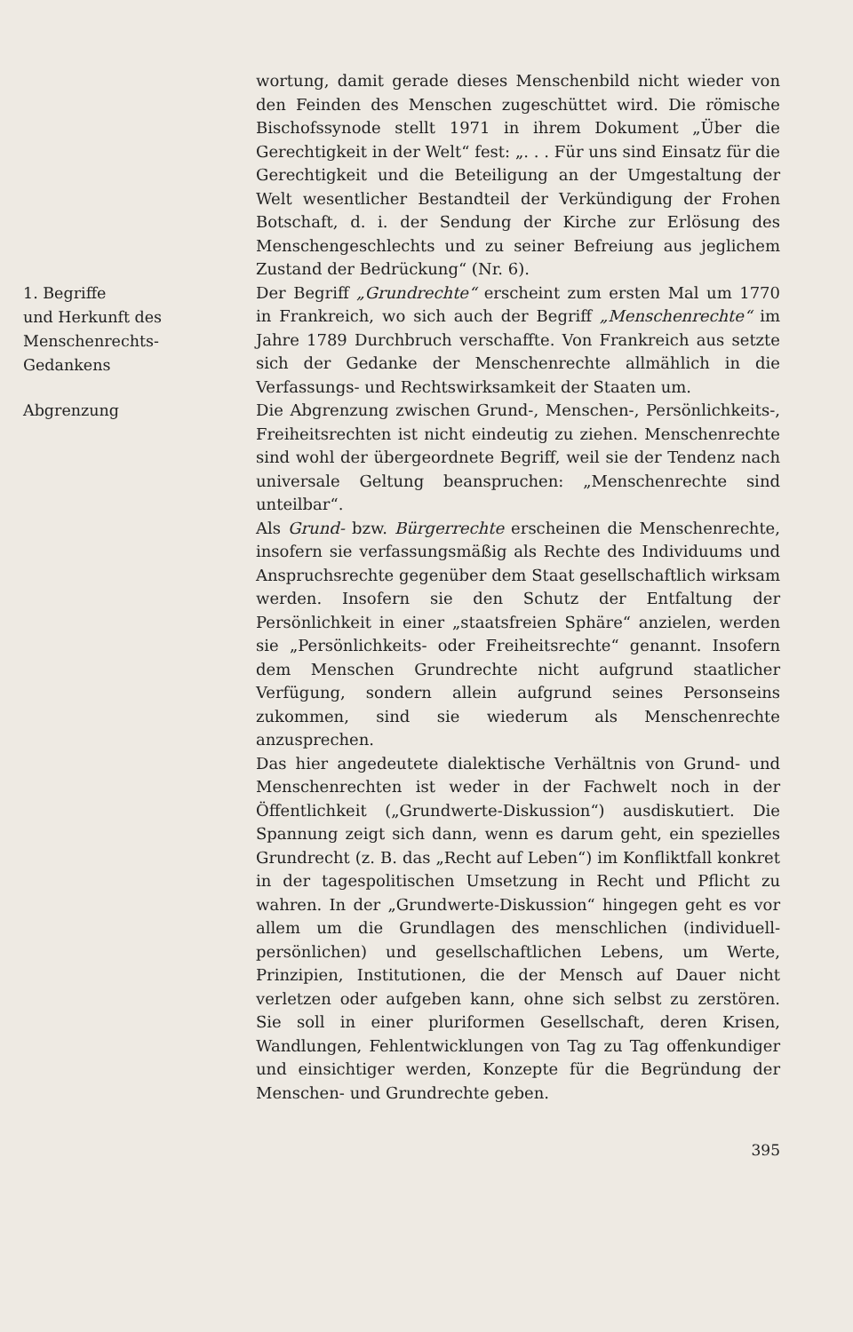wortung, damit gerade dieses Menschenbild nicht wieder von den Feinden des Menschen zugeschüttet wird. Die römische Bischofssynode stellt 1971 in ihrem Dokument „Über die Gerechtigkeit in der Welt“ fest: „. . . Für uns sind Einsatz für die Gerechtigkeit und die Beteiligung an der Umgestaltung der Welt wesentlicher Bestandteil der Verkündigung der Frohen Botschaft, d. i. der Sendung der Kirche zur Erlösung des Menschengeschlechts und zu seiner Befreiung aus jeglichem Zustand der Bedrückung“ (Nr. 6).
1. Begriffe
und Herkunft des
Menschenrechts-
Gedankens
Der Begriff „Grundrechte“ erscheint zum ersten Mal um 1770 in Frankreich, wo sich auch der Begriff „Menschenrechte“ im Jahre 1789 Durchbruch verschaffte. Von Frankreich aus setzte sich der Gedanke der Menschenrechte allmählich in die Verfassungs- und Rechtswirksamkeit der Staaten um.
Abgrenzung
Die Abgrenzung zwischen Grund-, Menschen-, Persönlichkeits-, Freiheitsrechten ist nicht eindeutig zu ziehen. Menschenrechte sind wohl der übergeordnete Begriff, weil sie der Tendenz nach universale Geltung beanspruchen: „Menschenrechte sind unteilbar“.
Als Grund- bzw. Bürgerrechte erscheinen die Menschenrechte, insofern sie verfassungsmäßig als Rechte des Individuums und Anspruchsrechte gegenüber dem Staat gesellschaftlich wirksam werden. Insofern sie den Schutz der Entfaltung der Persönlichkeit in einer „staatsfreien Sphäre“ anzielen, werden sie „Persönlichkeits- oder Freiheitsrechte“ genannt. Insofern dem Menschen Grundrechte nicht aufgrund staatlicher Verfügung, sondern allein aufgrund seines Personseins zukommen, sind sie wiederum als Menschenrechte anzusprechen.
Das hier angedeutete dialektische Verhältnis von Grund- und Menschenrechten ist weder in der Fachwelt noch in der Öffentlichkeit („Grundwerte-Diskussion“) ausdiskutiert. Die Spannung zeigt sich dann, wenn es darum geht, ein spezielles Grundrecht (z. B. das „Recht auf Leben“) im Konfliktfall konkret in der tagespolitischen Umsetzung in Recht und Pflicht zu wahren. In der „Grundwerte-Diskussion“ hingegen geht es vor allem um die Grundlagen des menschlichen (individuell-persönlichen) und gesellschaftlichen Lebens, um Werte, Prinzipien, Institutionen, die der Mensch auf Dauer nicht verletzen oder aufgeben kann, ohne sich selbst zu zerstören. Sie soll in einer pluriformen Gesellschaft, deren Krisen, Wandlungen, Fehlentwicklungen von Tag zu Tag offenkundiger und einsichtiger werden, Konzepte für die Begründung der Menschen- und Grundrechte geben.
395